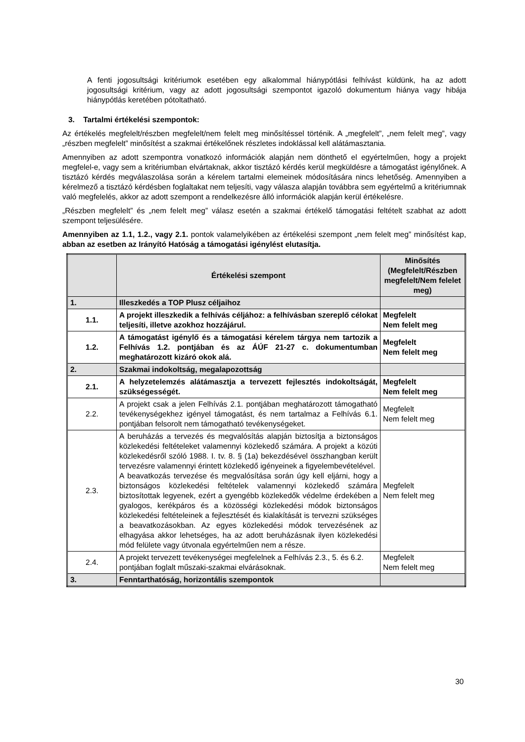A fenti jogosultsági kritériumok esetében egy alkalommal hiánypótlási felhívást küldünk, ha az adott jogosultsági kritérium, vagy az adott jogosultsági szempontot igazoló dokumentum hiánya vagy hibája hiánypótlás keretében pótoltatható.
3. Tartalmi értékelési szempontok:
Az értékelés megfelelt/részben megfelelt/nem felelt meg minősítéssel történik. A „megfelelt”, „nem felelt meg”, vagy „részben megfelelt” minősítést a szakmai értékelőnek részletes indoklással kell alátámasztania.
Amennyiben az adott szempontra vonatkozó információk alapján nem dönthető el egyértelműen, hogy a projekt megfelel-e, vagy sem a kritériumban elvártaknak, akkor tisztázó kérdés kerül megküldésre a támogatást igénylőnek. A tisztázó kérdés megválaszolása során a kérelem tartalmi elemeinek módosítására nincs lehetőség. Amennyiben a kérelmező a tisztázó kérdésben foglaltakat nem teljesíti, vagy válasza alapján továbbra sem egyértelmű a kritériumnak való megfelelés, akkor az adott szempont a rendelkezésre álló információk alapján kerül értékelésre.
„Részben megfelelt” és „nem felelt meg” válasz esetén a szakmai értékelő támogatási feltételt szabhat az adott szempont teljesülésére.
Amennyiben az 1.1, 1.2., vagy 2.1. pontok valamelyikében az értékelési szempont „nem felelt meg” minősítést kap, abban az esetben az Irányító Hatóság a támogatási igénylést elutasítja.
| | Értékelési szempont | Minősítés (Megfelelt/Részben megfelelt/Nem felelet meg) |
| --- | --- | --- |
| 1. | Illeszkedés a TOP Plusz céljaihoz | |
| 1.1. | A projekt illeszkedik a felhívás céljához: a felhívásban szereplő célokat teljesíti, illetve azokhoz hozzájárul. | Megfelelt Nem felelt meg |
| 1.2. | A támogatást igénylő és a támogatási kérelem tárgya nem tartozik a Felhívás 1.2. pontjában és az ÁÚF 21-27 c. dokumentumban meghatározott kizáró okok alá. | Megfelelt Nem felelt meg |
| 2. | Szakmai indokoltság, megalapozottság | |
| 2.1. | A helyzetelemzés alátámasztja a tervezett fejlesztés indokoltságát, szükségességét. | Megfelelt Nem felelt meg |
| 2.2. | A projekt csak a jelen Felhívás 2.1. pontjában meghatározott támogatható tevékenységekhez igényel támogatást, és nem tartalmaz a Felhívás 6.1. pontjában felsorolt nem támogatható tevékenységeket. | Megfelelt Nem felelt meg |
| 2.3. | A beruházás a tervezés és megvalósítás alapján biztosítja a biztonságos közlekedési feltételeket valamennyi közlekedő számára. A projekt a közúti közlekedésről szóló 1988. I. tv. 8. § (1a) bekezdésével összhangban került tervezésre valamennyi érintett közlekedő igényeinek a figyelembevételével. A beavatkozás tervezése és megvalósítása során úgy kell eljárni, hogy a biztonságos közlekedési feltételek valamennyi közlekedő számára biztosítottak legyenek, ezért a gyengébb közlekedők védelme érdekében a gyalogos, kerékpáros és a közösségi közlekedési módok biztonságos közlekedési feltételeinek a fejlesztését és kialakítását is tervezni szükséges a beavatkozásokban. Az egyes közlekedési módok tervezésének az elhagyása akkor lehetséges, ha az adott beruházásnak ilyen közlekedési mód felülete vagy útvonala egyértelműen nem a része. | Megfelelt Nem felelt meg |
| 2.4. | A projekt tervezett tevékenységei megfelelnek a Felhívás 2.3., 5. és 6.2. pontjában foglalt műszaki-szakmai elvárásoknak. | Megfelelt Nem felelt meg |
| 3. | Fenntarthatóság, horizontális szempontok | |
30